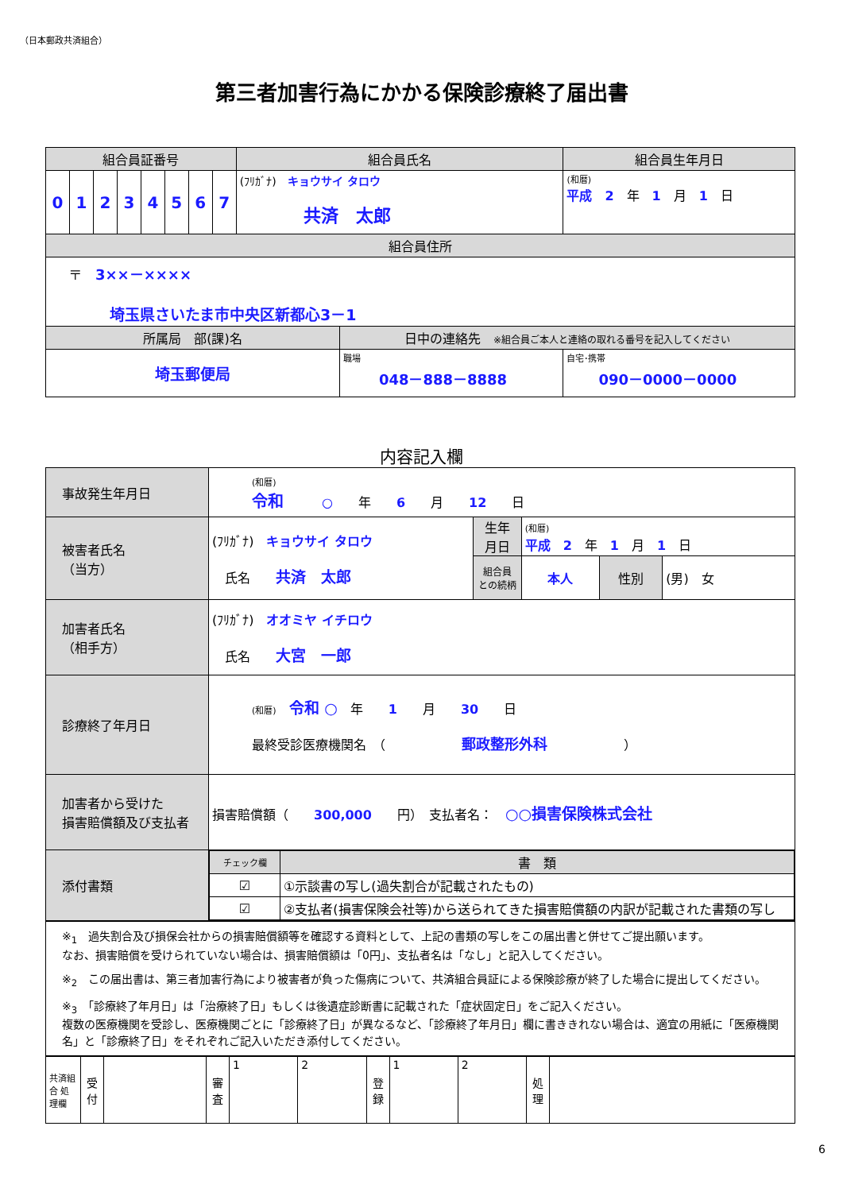（日本郵政共済組合）
第三者加害行為にかかる保険診療終了届出書
| 組合員証番号 | | | | | | | | 組合員氏名 | | 組合員生年月日 | |
| --- | --- | --- | --- | --- | --- | --- | --- | --- | --- | --- | --- |
| 0 | 1 | 2 | 3 | 4 | 5 | 6 | 7 | (ﾌﾘｶﾞﾅ) キョウサイ タロウ 共済 太郎 | | (和暦) 平成 2 年 1 月 1 日 | |
| 組合員住所 | | | | | | | | | | | |
| 〒 3××－×××× 埼玉県さいたま市中央区新都心3－1 | | | | | | | | | | | |
| 所属局 部(課)名 | | | | | | | | | 日中の連絡先 ※組合員ご本人と連絡の取れる番号を記入してください | | |
| 埼玉郵便局 | | | | | | | | | 職場 048－888－8888 | | 自宅･携帯 090－0000－0000 |
内容記入欄
| 事故発生年月日 | (和暦) 令和 ○ 年 6 月 12 日 | | | | |
| 被害者氏名 （当方） | (ﾌﾘｶﾞﾅ) キョウサイ タロウ 氏名 共済 太郎 | 生年 月日 | (和暦) 平成 2 年 1 月 1 日 | | |
| | | 組合員 との続柄 | 本人 | 性別 | (男) 女 |
| 加害者氏名 （相手方） | (ﾌﾘｶﾞﾅ) オオミヤ イチロウ 氏名 大宮 一郎 | | | | |
| 診療終了年月日 | (和暦) 令和 ○ 年 1 月 30 日 最終受診医療機関名 （ 郵政整形外科 ） | | | | |
| 加害者から受けた 損害賠償額及び支払者 | 損害賠償額（ 300,000 円） 支払者名： ○○損害保険株式会社 | | | | |
| 添付書類 | / チェック欄 / 書 類 / / --- / --- / / ☑ / ①示談書の写し(過失割合が記載されたもの) / / ☑ / ②支払者(損害保険会社等)から送られてきた損害賠償額の内訳が記載された書類の写し / | | | | |
| ※<sub>1</sub> 過失割合及び損保会社からの損害賠償額等を確認する資料として、上記の書類の写しをこの届出書と併せてご提出願います。 なお、損害賠償を受けられていない場合は、損害賠償額は「0円」、支払者名は「なし」と記入してください。 ※<sub>2</sub> この届出書は、第三者加害行為により被害者が負った傷病について、共済組合員証による保険診療が終了した場合に提出してください。 ※<sub>3</sub> 「診療終了年月日」は「治療終了日」もしくは後遺症診断書に記載された「症状固定日」をご記入ください。 複数の医療機関を受診し、医療機関ごとに「診療終了日」が異なるなど、「診療終了年月日」欄に書ききれない場合は、適宜の用紙に「医療機関名」と「診療終了日」をそれぞれご記入いただき添付してください。 |
| 共済組合 処理欄 | 受付 | | 審査 | 1 | 2 | 登録 | 1 | 2 | 処理 | |
6